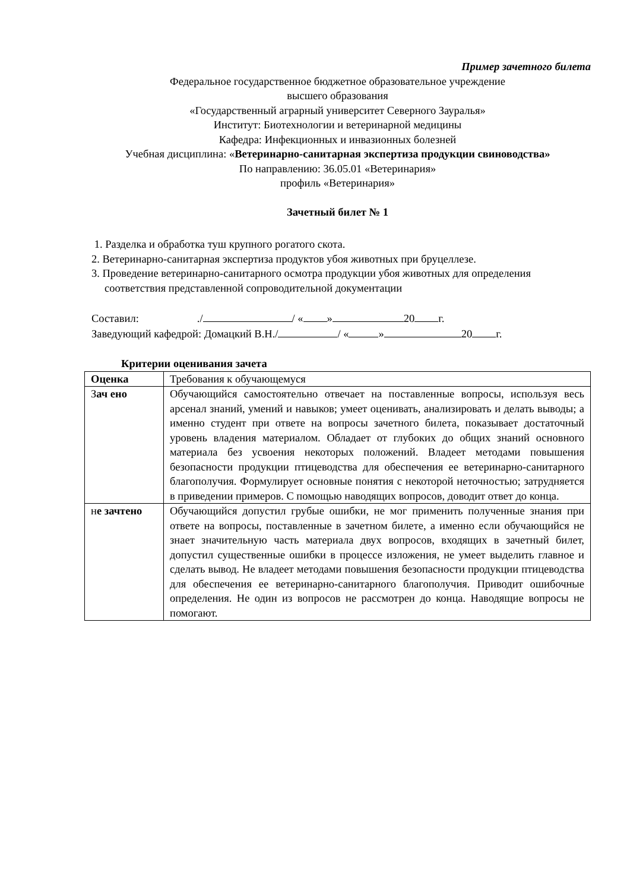Пример зачетного билета
Федеральное государственное бюджетное образовательное учреждение
высшего образования
«Государственный аграрный университет Северного Зауралья»
Институт: Биотехнологии и ветеринарной медицины
Кафедра: Инфекционных и инвазионных болезней
Учебная дисциплина: «Ветеринарно-санитарная экспертиза продукции свиноводства»
По направлению: 36.05.01 «Ветеринария»
профиль «Ветеринария»
Зачетный билет № 1
1. Разделка и обработка туш крупного рогатого скота.
2. Ветеринарно-санитарная экспертиза продуктов убоя животных при бруцеллезе.
3. Проведение ветеринарно-санитарного осмотра продукции убоя животных для определения соответствия представленной сопроводительной документации
Составил: ./ / « » 20 г.
Заведующий кафедрой: Домацкий В.Н./ / « » 20 г.
Критерии оценивания зачета
| Оценка | Требования к обучающемуся |
| З ач ено | Обучающийся самостоятельно отвечает на поставленные вопросы, используя весь арсенал знаний, умений и навыков; умеет оценивать, анализировать и делать выводы; а именно студент при ответе на вопросы зачетного билета, показывает достаточный уровень владения материалом. Обладает от глубоких до общих знаний основного материала без усвоения некоторых положений. Владеет методами повышения безопасности продукции птицеводства для обеспечения ее ветеринарно-санитарного благополучия. Формулирует основные понятия с некоторой неточностью; затрудняется в приведении примеров. С помощью наводящих вопросов, доводит ответ до конца. |
| н е зачтено | Обучающийся допустил грубые ошибки, не мог применить полученные знания при ответе на вопросы, поставленные в зачетном билете, а именно если обучающийся не знает значительную часть материала двух вопросов, входящих в зачетный билет, допустил существенные ошибки в процессе изложения, не умеет выделить главное и сделать вывод. Не владеет методами повышения безопасности продукции птицеводства для обеспечения ее ветеринарно-санитарного благополучия. Приводит ошибочные определения. Не один из вопросов не рассмотрен до конца. Наводящие вопросы не помогают. |